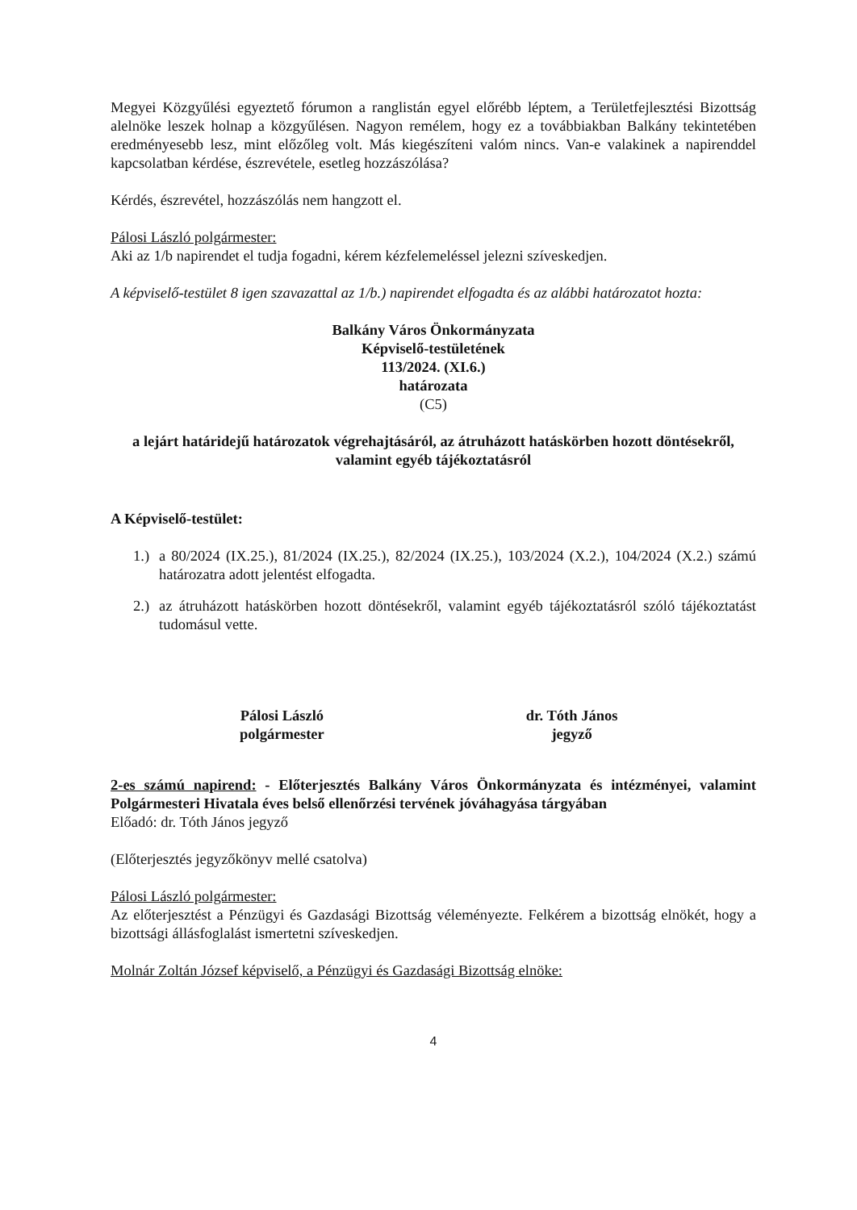Megyei Közgyűlési egyeztető fórumon a ranglistán egyel előrébb léptem, a Területfejlesztési Bizottság alelnöke leszek holnap a közgyűlésen. Nagyon remélem, hogy ez a továbbiakban Balkány tekintetében eredményesebb lesz, mint előzőleg volt. Más kiegészíteni valóm nincs. Van-e valakinek a napirenddel kapcsolatban kérdése, észrevétele, esetleg hozzászólása?
Kérdés, észrevétel, hozzászólás nem hangzott el.
Pálosi László polgármester:
Aki az 1/b napirendet el tudja fogadni, kérem kézfelemeléssel jelezni szíveskedjen.
A képviselő-testület 8 igen szavazattal az 1/b.) napirendet elfogadta és az alábbi határozatot hozta:
Balkány Város Önkormányzata
Képviselő-testületének
113/2024. (XI.6.)
határozata
(C5)
a lejárt határidejű határozatok végrehajtásáról, az átruházott hatáskörben hozott döntésekről, valamint egyéb tájékoztatásról
A Képviselő-testület:
1.) a 80/2024 (IX.25.), 81/2024 (IX.25.), 82/2024 (IX.25.), 103/2024 (X.2.), 104/2024 (X.2.) számú határozatra adott jelentést elfogadta.
2.) az átruházott hatáskörben hozott döntésekről, valamint egyéb tájékoztatásról szóló tájékoztatást tudomásul vette.
Pálosi László
polgármester
dr. Tóth János
jegyző
2-es számú napirend: - Előterjesztés Balkány Város Önkormányzata és intézményei, valamint Polgármesteri Hivatala éves belső ellenőrzési tervének jóváhagyása tárgyában
Előadó: dr. Tóth János jegyző
(Előterjesztés jegyzőkönyv mellé csatolva)
Pálosi László polgármester:
Az előterjesztést a Pénzügyi és Gazdasági Bizottság véleményezte. Felkérem a bizottság elnökét, hogy a bizottsági állásfoglalást ismertetni szíveskedjen.
Molnár Zoltán József képviselő, a Pénzügyi és Gazdasági Bizottság elnöke:
4